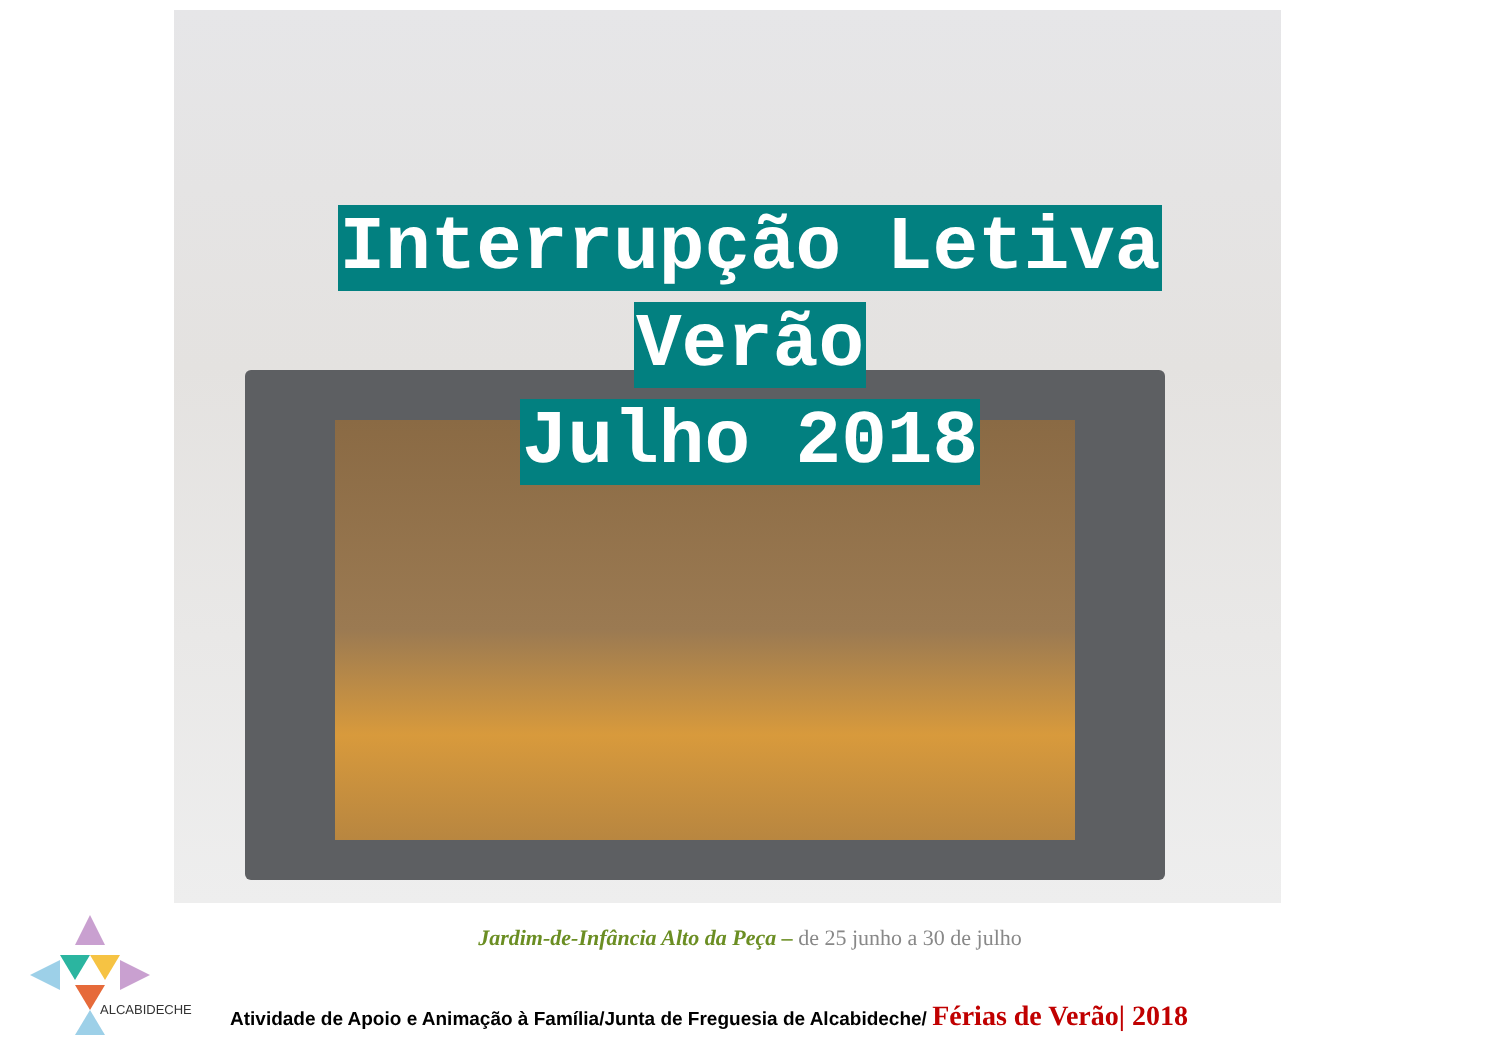Interrupção Letiva
Verão
Julho 2018
Jardim-de-Infância Alto da Peça – de 25 junho a 30 de julho
ALCABIDECHE
Atividade de Apoio e Animação à Família/Junta de Freguesia de Alcabideche/ Férias de Verão| 2018